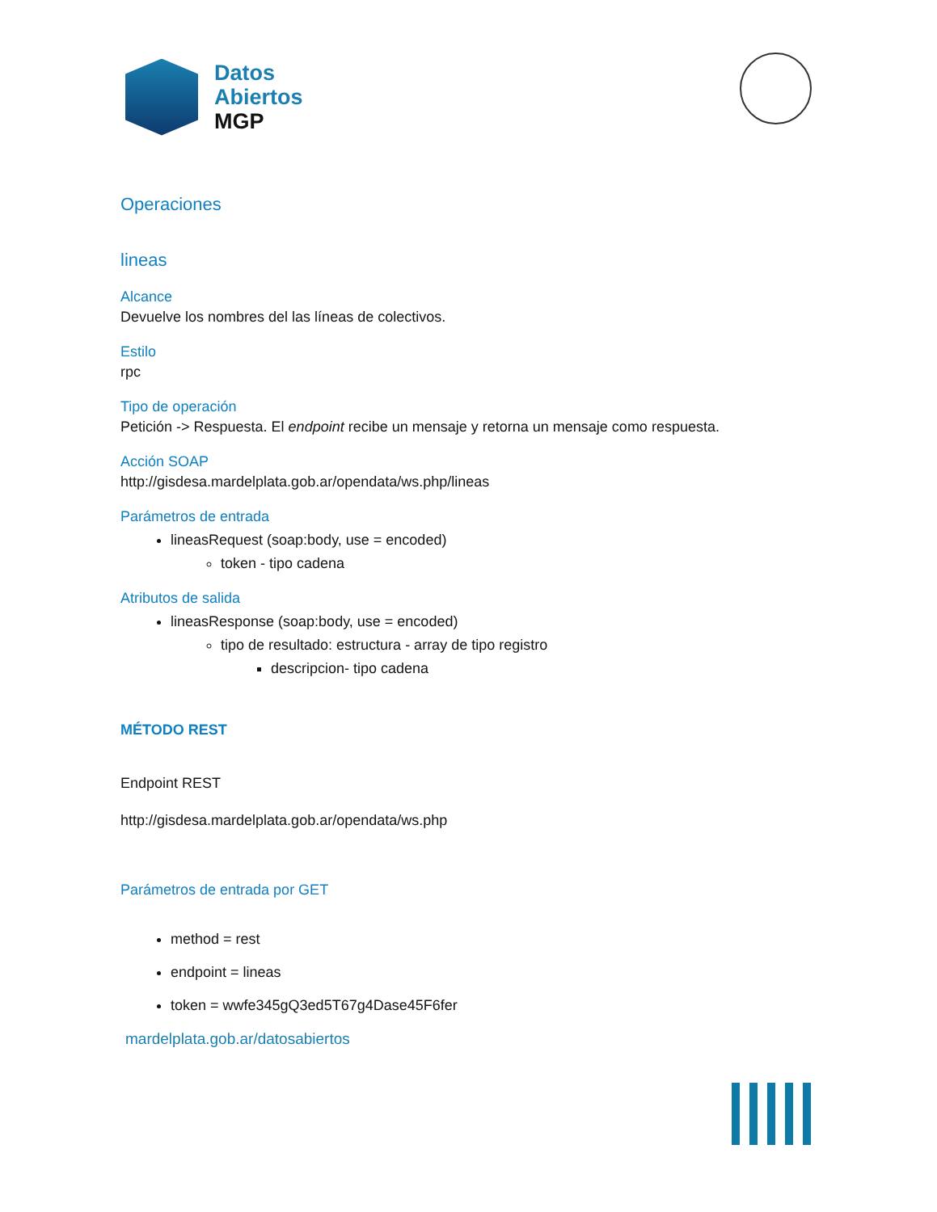Datos
Abiertos
MGP
Operaciones
lineas
Alcance
Devuelve los nombres del las líneas de colectivos.
Estilo
rpc
Tipo de operación
Petición -> Respuesta. El endpoint recibe un mensaje y retorna un mensaje como respuesta.
Acción SOAP
http://gisdesa.mardelplata.gob.ar/opendata/ws.php/lineas
Parámetros de entrada
lineasRequest (soap:body, use = encoded)
token - tipo cadena
Atributos de salida
lineasResponse (soap:body, use = encoded)
tipo de resultado: estructura - array de tipo registro
descripcion- tipo cadena
MÉTODO REST
Endpoint REST
http://gisdesa.mardelplata.gob.ar/opendata/ws.php
Parámetros de entrada por GET
method = rest
endpoint = lineas
token = wwfe345gQ3ed5T67g4Dase45F6fer
mardelplata.gob.ar/datosabiertos